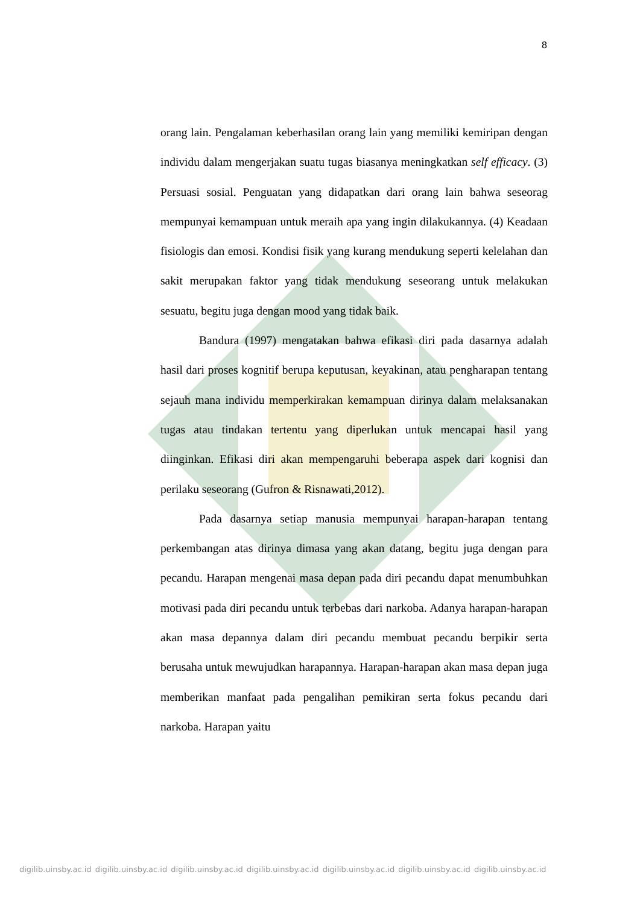8
orang lain. Pengalaman keberhasilan orang lain yang memiliki kemiripan dengan individu dalam mengerjakan suatu tugas biasanya meningkatkan self efficacy. (3) Persuasi sosial. Penguatan yang didapatkan dari orang lain bahwa seseorag mempunyai kemampuan untuk meraih apa yang ingin dilakukannya. (4) Keadaan fisiologis dan emosi. Kondisi fisik yang kurang mendukung seperti kelelahan dan sakit merupakan faktor yang tidak mendukung seseorang untuk melakukan sesuatu, begitu juga dengan mood yang tidak baik.
Bandura (1997) mengatakan bahwa efikasi diri pada dasarnya adalah hasil dari proses kognitif berupa keputusan, keyakinan, atau pengharapan tentang sejauh mana individu memperkirakan kemampuan dirinya dalam melaksanakan tugas atau tindakan tertentu yang diperlukan untuk mencapai hasil yang diinginkan. Efikasi diri akan mempengaruhi beberapa aspek dari kognisi dan perilaku seseorang (Gufron & Risnawati,2012).
Pada dasarnya setiap manusia mempunyai harapan-harapan tentang perkembangan atas dirinya dimasa yang akan datang, begitu juga dengan para pecandu. Harapan mengenai masa depan pada diri pecandu dapat menumbuhkan motivasi pada diri pecandu untuk terbebas dari narkoba. Adanya harapan-harapan akan masa depannya dalam diri pecandu membuat pecandu berpikir serta berusaha untuk mewujudkan harapannya. Harapan-harapan akan masa depan juga memberikan manfaat pada pengalihan pemikiran serta fokus pecandu dari narkoba. Harapan yaitu
digilib.uinsby.ac.id digilib.uinsby.ac.id digilib.uinsby.ac.id digilib.uinsby.ac.id digilib.uinsby.ac.id digilib.uinsby.ac.id digilib.uinsby.ac.id